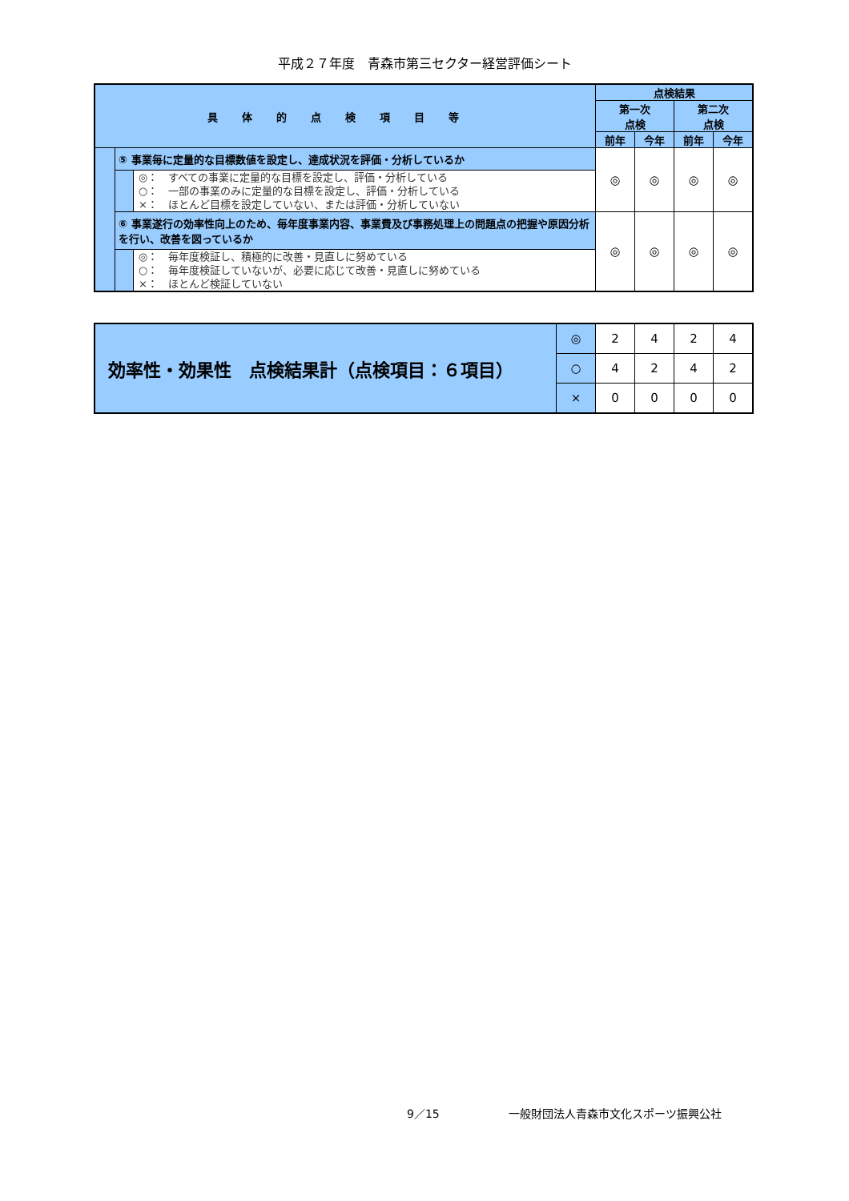平成２７年度　青森市第三セクター経営評価シート
| 具体的点検項目等 | | | 点検結果 | | | |
| --- | --- | --- | --- | --- | --- | --- |
| | | | 第一次 点検 | | 第二次 点検 | |
| | | | 前年 | 今年 | 前年 | 今年 |
| | ⑤ 事業毎に定量的な目標数値を設定し、達成状況を評価・分析しているか | | ◎ | ◎ | ◎ | ◎ |
| | | ◎： すべての事業に定量的な目標を設定し、評価・分析している ○： 一部の事業のみに定量的な目標を設定し、評価・分析している ×： ほとんど目標を設定していない、または評価・分析していない | | | | |
| | ⑥ 事業遂行の効率性向上のため、毎年度事業内容、事業費及び事務処理上の問題点の把握や原因分析を行い、改善を図っているか | | ◎ | ◎ | ◎ | ◎ |
| | | ◎： 毎年度検証し、積極的に改善・見直しに努めている ○： 毎年度検証していないが、必要に応じて改善・見直しに努めている ×： ほとんど検証していない | | | | |
| 効率性・効果性 点検結果計（点検項目：６項目） | ◎ | 2 | 4 | 2 | 4 |
| | ○ | 4 | 2 | 4 | 2 |
| | × | 0 | 0 | 0 | 0 |
9／15 一般財団法人青森市文化スポーツ振興公社